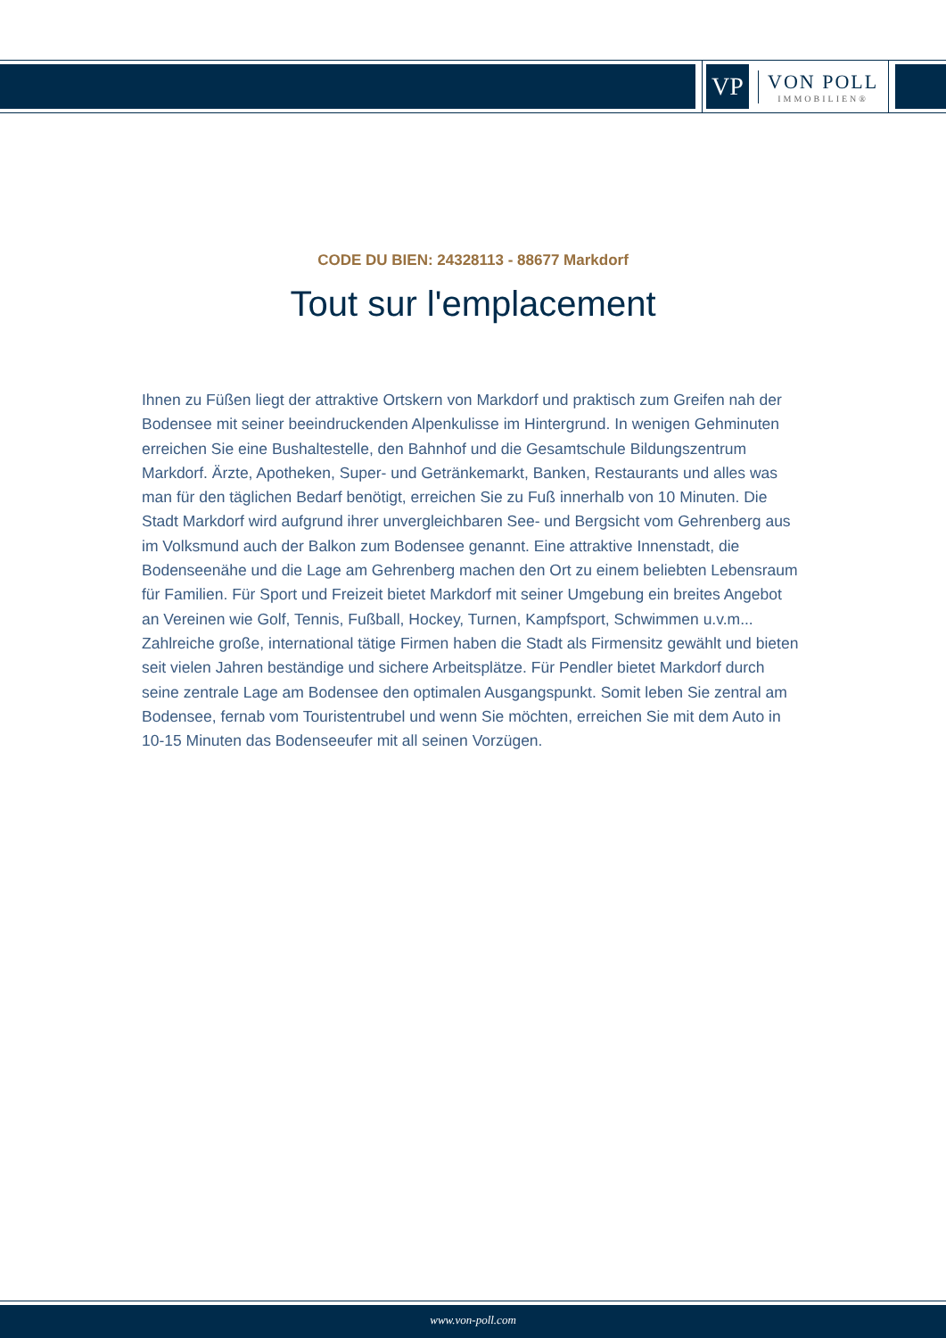VP
VON POLL
IMMOBILIEN®
CODE DU BIEN: 24328113 - 88677 Markdorf
Tout sur l'emplacement
Ihnen zu Füßen liegt der attraktive Ortskern von Markdorf und praktisch zum Greifen nah der Bodensee mit seiner beeindruckenden Alpenkulisse im Hintergrund. In wenigen Gehminuten erreichen Sie eine Bushaltestelle, den Bahnhof und die Gesamtschule Bildungszentrum Markdorf. Ärzte, Apotheken, Super- und Getränkemarkt, Banken, Restaurants und alles was man für den täglichen Bedarf benötigt, erreichen Sie zu Fuß innerhalb von 10 Minuten. Die Stadt Markdorf wird aufgrund ihrer unvergleichbaren See- und Bergsicht vom Gehrenberg aus im Volksmund auch der Balkon zum Bodensee genannt. Eine attraktive Innenstadt, die Bodenseenähe und die Lage am Gehrenberg machen den Ort zu einem beliebten Lebensraum für Familien. Für Sport und Freizeit bietet Markdorf mit seiner Umgebung ein breites Angebot an Vereinen wie Golf, Tennis, Fußball, Hockey, Turnen, Kampfsport, Schwimmen u.v.m... Zahlreiche große, international tätige Firmen haben die Stadt als Firmensitz gewählt und bieten seit vielen Jahren beständige und sichere Arbeitsplätze. Für Pendler bietet Markdorf durch seine zentrale Lage am Bodensee den optimalen Ausgangspunkt. Somit leben Sie zentral am Bodensee, fernab vom Touristentrubel und wenn Sie möchten, erreichen Sie mit dem Auto in 10-15 Minuten das Bodenseeufer mit all seinen Vorzügen.
www.von-poll.com